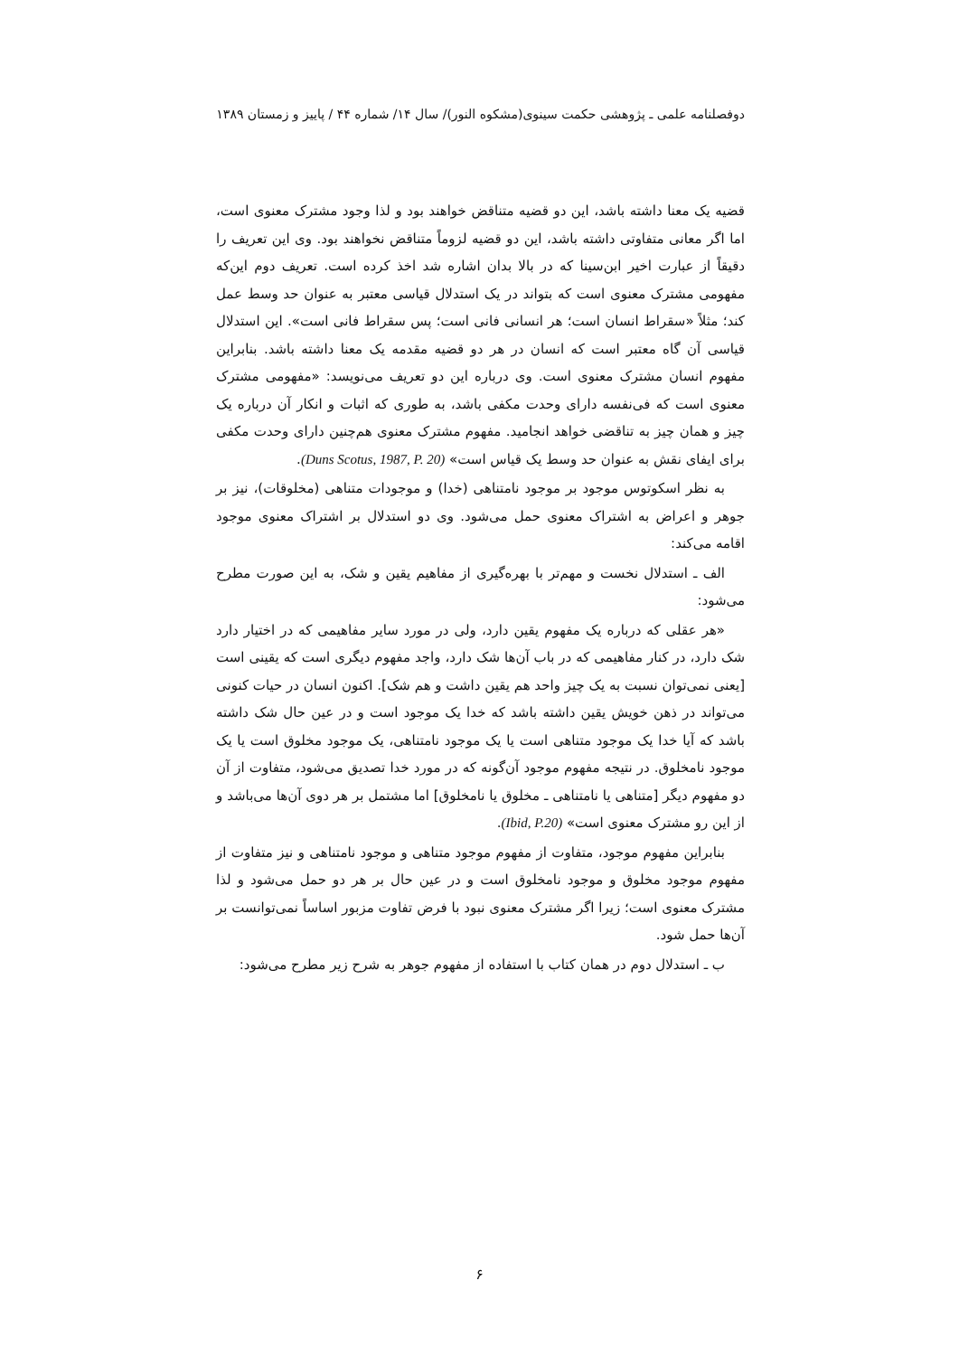دوفصلنامه علمی ـ پژوهشی حکمت سینوی(مشکوه النور)/ سال ۱۴/ شماره ۴۴ / پاییز و زمستان ۱۳۸۹
قضیه یک معنا داشته باشد، این دو قضیه متناقض خواهند بود و لذا وجود مشترک معنوی است، اما اگر معانی متفاوتی داشته باشد، این دو قضیه لزوماً متناقض نخواهند بود. وی این تعریف را دقیقاً از عبارت اخیر ابن‌سینا که در بالا بدان اشاره شد اخذ کرده است. تعریف دوم این‌که مفهومی مشترک معنوی است که بتواند در یک استدلال قیاسی معتبر به عنوان حد وسط عمل کند؛ مثلاً «سقراط انسان است؛ هر انسانی فانی است؛ پس سقراط فانی است». این استدلال قیاسی آن گاه معتبر است که انسان در هر دو قضیه مقدمه یک معنا داشته باشد. بنابراین مفهوم انسان مشترک معنوی است. وی درباره این دو تعریف می‌نویسد: «مفهومی مشترک معنوی است که فی‌نفسه دارای وحدت مکفی باشد، به طوری که اثبات و انکار آن درباره یک چیز و همان چیز به تناقضی خواهد انجامید. مفهوم مشترک معنوی هم‌چنین دارای وحدت مکفی برای ایفای نقش به عنوان حد وسط یک قیاس است» (Duns Scotus, 1987, P. 20).
به نظر اسکوتوس موجود بر موجود نامتناهی (خدا) و موجودات متناهی (مخلوقات)، نیز بر جوهر و اعراض به اشتراک معنوی حمل می‌شود. وی دو استدلال بر اشتراک معنوی موجود اقامه می‌کند:
الف ـ استدلال نخست و مهم‌تر با بهره‌گیری از مفاهیم یقین و شک، به این صورت مطرح می‌شود:
«هر عقلی که درباره یک مفهوم یقین دارد، ولی در مورد سایر مفاهیمی که در اختیار دارد شک دارد، در کنار مفاهیمی که در باب آن‌ها شک دارد، واجد مفهوم دیگری است که یقینی است [یعنی نمی‌توان نسبت به یک چیز واحد هم یقین داشت و هم شک]. اکنون انسان در حیات کنونی می‌تواند در ذهن خویش یقین داشته باشد که خدا یک موجود است و در عین حال شک داشته باشد که آیا خدا یک موجود متناهی است یا یک موجود نامتناهی، یک موجود مخلوق است یا یک موجود نامخلوق. در نتیجه مفهوم موجود آن‌گونه که در مورد خدا تصدیق می‌شود، متفاوت از آن دو مفهوم دیگر [متناهی یا نامتناهی ـ مخلوق یا نامخلوق] اما مشتمل بر هر دوی آن‌ها می‌باشد و از این رو مشترک معنوی است» (Ibid, P.20).
بنابراین مفهوم موجود، متفاوت از مفهوم موجود متناهی و موجود نامتناهی و نیز متفاوت از مفهوم موجود مخلوق و موجود نامخلوق است و در عین حال بر هر دو حمل می‌شود و لذا مشترک معنوی است؛ زیرا اگر مشترک معنوی نبود با فرض تفاوت مزبور اساساً نمی‌توانست بر آن‌ها حمل شود.
ب ـ استدلال دوم در همان کتاب با استفاده از مفهوم جوهر به شرح زیر مطرح می‌شود:
۶